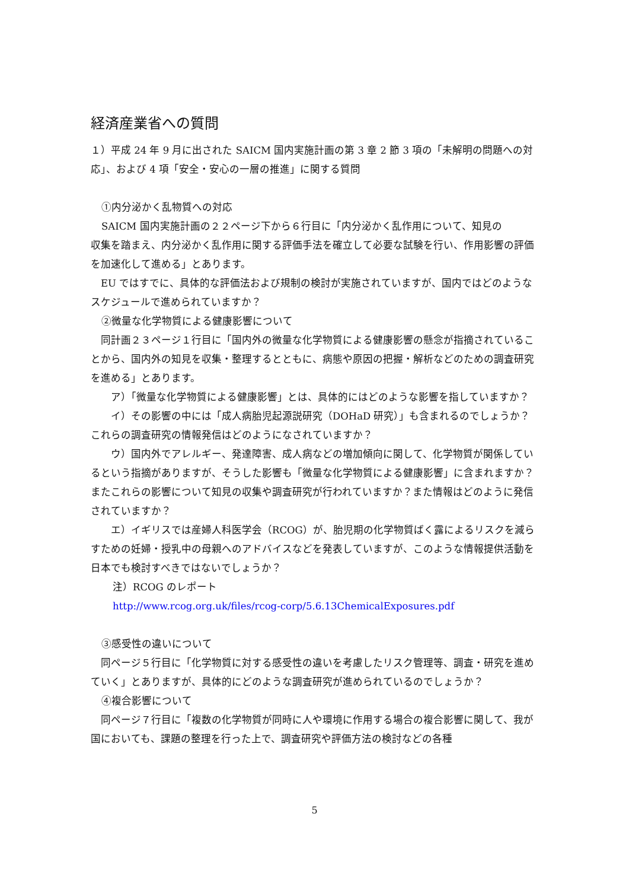経済産業省への質問
１）平成 24 年 9 月に出された SAICM 国内実施計画の第 3 章 2 節 3 項の「未解明の問題への対応」、および 4 項「安全・安心の一層の推進」に関する質問
①内分泌かく乱物質への対応
SAICM 国内実施計画の２２ページ下から６行目に「内分泌かく乱作用について、知見の
収集を踏まえ、内分泌かく乱作用に関する評価手法を確立して必要な試験を行い、作用影響の評価を加速化して進める」とあります。
　EU ではすでに、具体的な評価法および規制の検討が実施されていますが、国内ではどのようなスケジュールで進められていますか？
②微量な化学物質による健康影響について
　同計画２３ページ１行目に「国内外の微量な化学物質による健康影響の懸念が指摘されていることから、国内外の知見を収集・整理するとともに、病態や原因の把握・解析などのための調査研究を進める」とあります。
　　ア）「微量な化学物質による健康影響」とは、具体的にはどのような影響を指していますか？
　　イ）その影響の中には「成人病胎児起源説研究（DOHaD 研究）」も含まれるのでしょうか？これらの調査研究の情報発信はどのようになされていますか？
　　ウ）国内外でアレルギー、発達障害、成人病などの増加傾向に関して、化学物質が関係しているという指摘がありますが、そうした影響も「微量な化学物質による健康影響」に含まれますか？またこれらの影響について知見の収集や調査研究が行われていますか？また情報はどのように発信されていますか？
　　エ）イギリスでは産婦人科医学会（RCOG）が、胎児期の化学物質ばく露によるリスクを減らすための妊婦・授乳中の母親へのアドバイスなどを発表していますが、このような情報提供活動を日本でも検討すべきではないでしょうか？
注）RCOG のレポート
http://www.rcog.org.uk/files/rcog-corp/5.6.13ChemicalExposures.pdf
③感受性の違いについて
　同ページ５行目に「化学物質に対する感受性の違いを考慮したリスク管理等、調査・研究を進めていく」とありますが、具体的にどのような調査研究が進められているのでしょうか？
④複合影響について
　同ページ７行目に「複数の化学物質が同時に人や環境に作用する場合の複合影響に関して、我が国においても、課題の整理を行った上で、調査研究や評価方法の検討などの各種
5